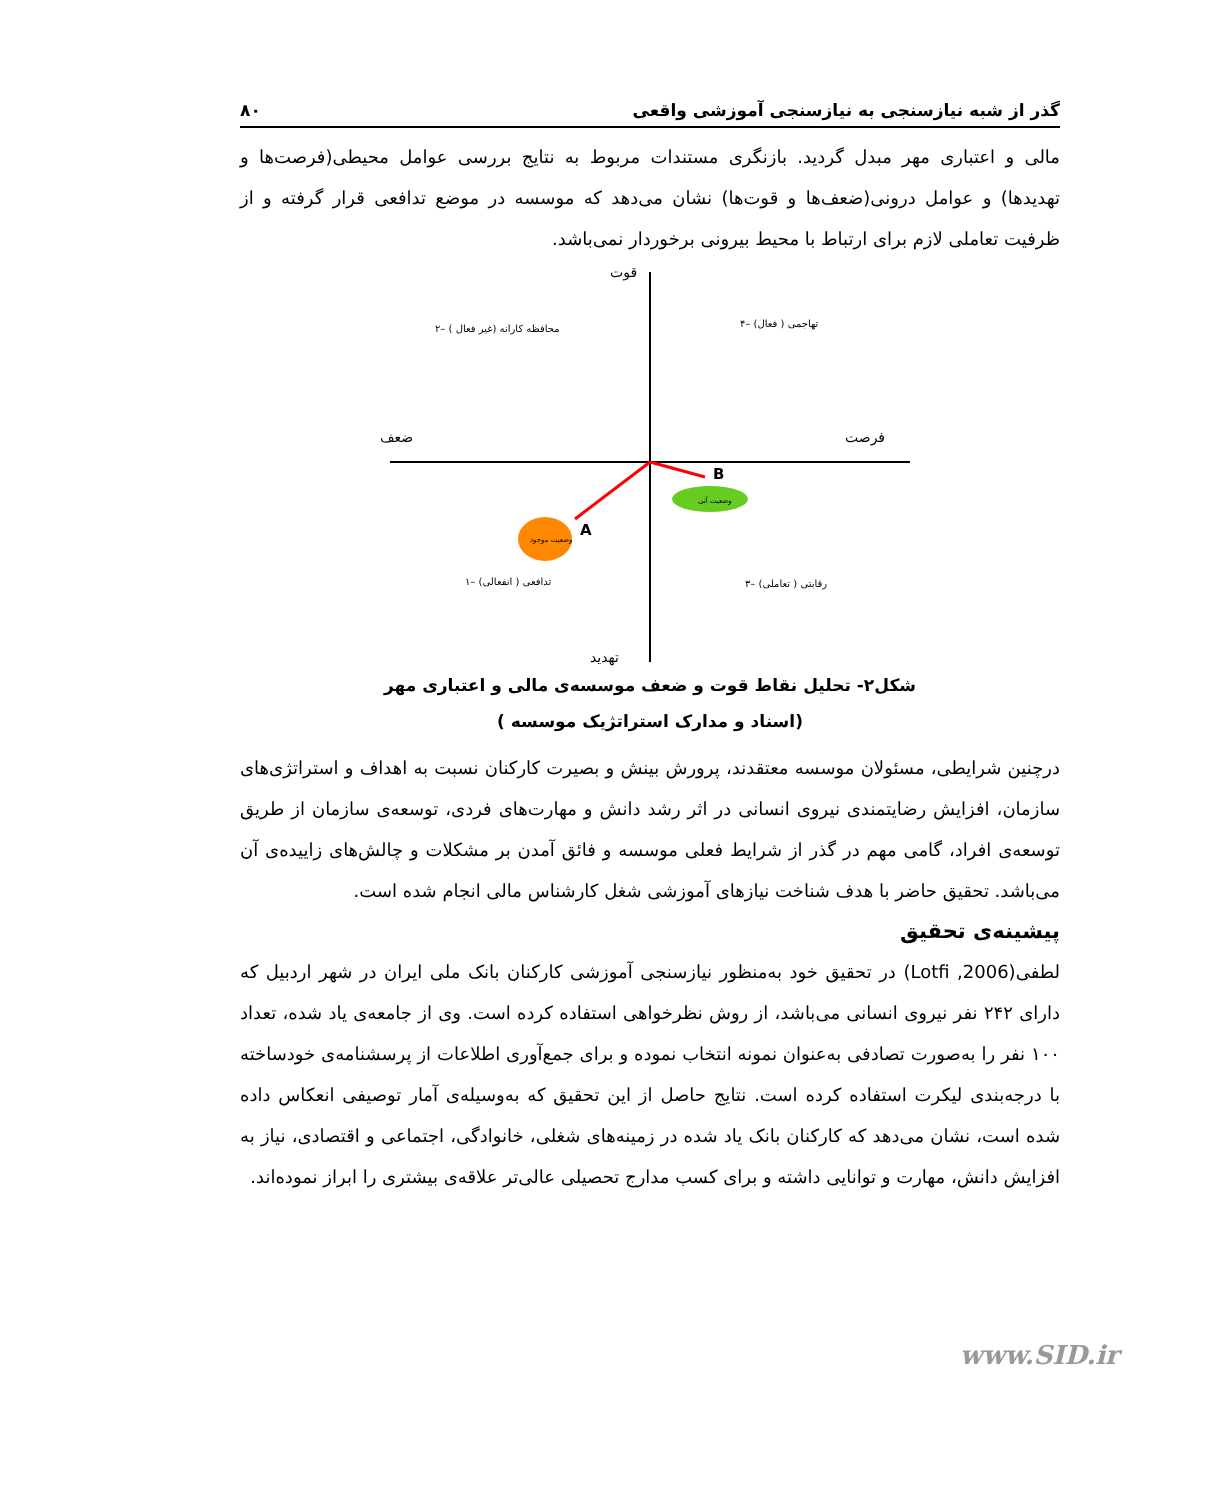گذر از شبه نیازسنجی به نیازسنجی آموزشی واقعی ۸۰
مالی و اعتباری مهر مبدل گردید. بازنگری مستندات مربوط به نتایج بررسی عوامل محیطی(فرصت‌ها و تهدیدها) و عوامل درونی(ضعف‌ها و قوت‌ها) نشان می‌دهد که موسسه در موضع تدافعی قرار گرفته و از ظرفیت تعاملی لازم برای ارتباط با محیط بیرونی برخوردار نمی‌باشد.
قوت
ضعف
فرصت
تهدید
۲– محافظه کارانه (غیر فعال )
۴– تهاجمی ( فعال)
۱– تدافعی ( انفعالی)
۳– رقابتی ( تعاملی)
A
B
وضعیت موجود
وضعیت آتی
شکل۲- تحلیل نقاط قوت و ضعف موسسه‌ی مالی و اعتباری مهر
(اسناد و مدارک استراتژیک موسسه )
درچنین شرایطی، مسئولان موسسه معتقدند، پرورش بینش و بصیرت کارکنان نسبت به اهداف و استراتژی‌های سازمان، افزایش رضایتمندی نیروی انسانی در اثر رشد دانش و مهارت‌های فردی، توسعه‌ی سازمان از طریق توسعه‌ی افراد، گامی مهم در گذر از شرایط فعلی موسسه و فائق آمدن بر مشکلات و چالش‌های زاییده‌ی آن می‌باشد. تحقیق حاضر با هدف شناخت نیازهای آموزشی شغل کارشناس مالی انجام شده است.
پیشینه‌ی تحقیق
لطفی(Lotfi ,2006) در تحقیق خود به‌منظور نیازسنجی آموزشی کارکنان بانک ملی ایران در شهر اردبیل که دارای ۲۴۲ نفر نیروی انسانی می‌باشد، از روش نظرخواهی استفاده کرده است. وی از جامعه‌ی یاد شده، تعداد ۱۰۰ نفر را به‌صورت تصادفی به‌عنوان نمونه انتخاب نموده و برای جمع‌آوری اطلاعات از پرسشنامه‌ی خودساخته با درجه‌بندی لیکرت استفاده کرده است. نتایج حاصل از این تحقیق که به‌وسیله‌ی آمار توصیفی انعکاس داده شده است، نشان می‌دهد که کارکنان بانک یاد شده در زمینه‌های شغلی، خانوادگی، اجتماعی و اقتصادی، نیاز به افزایش دانش، مهارت و توانایی داشته و برای کسب مدارج تحصیلی عالی‌تر علاقه‌ی بیشتری را ابراز نموده‌اند.
www.SID.ir